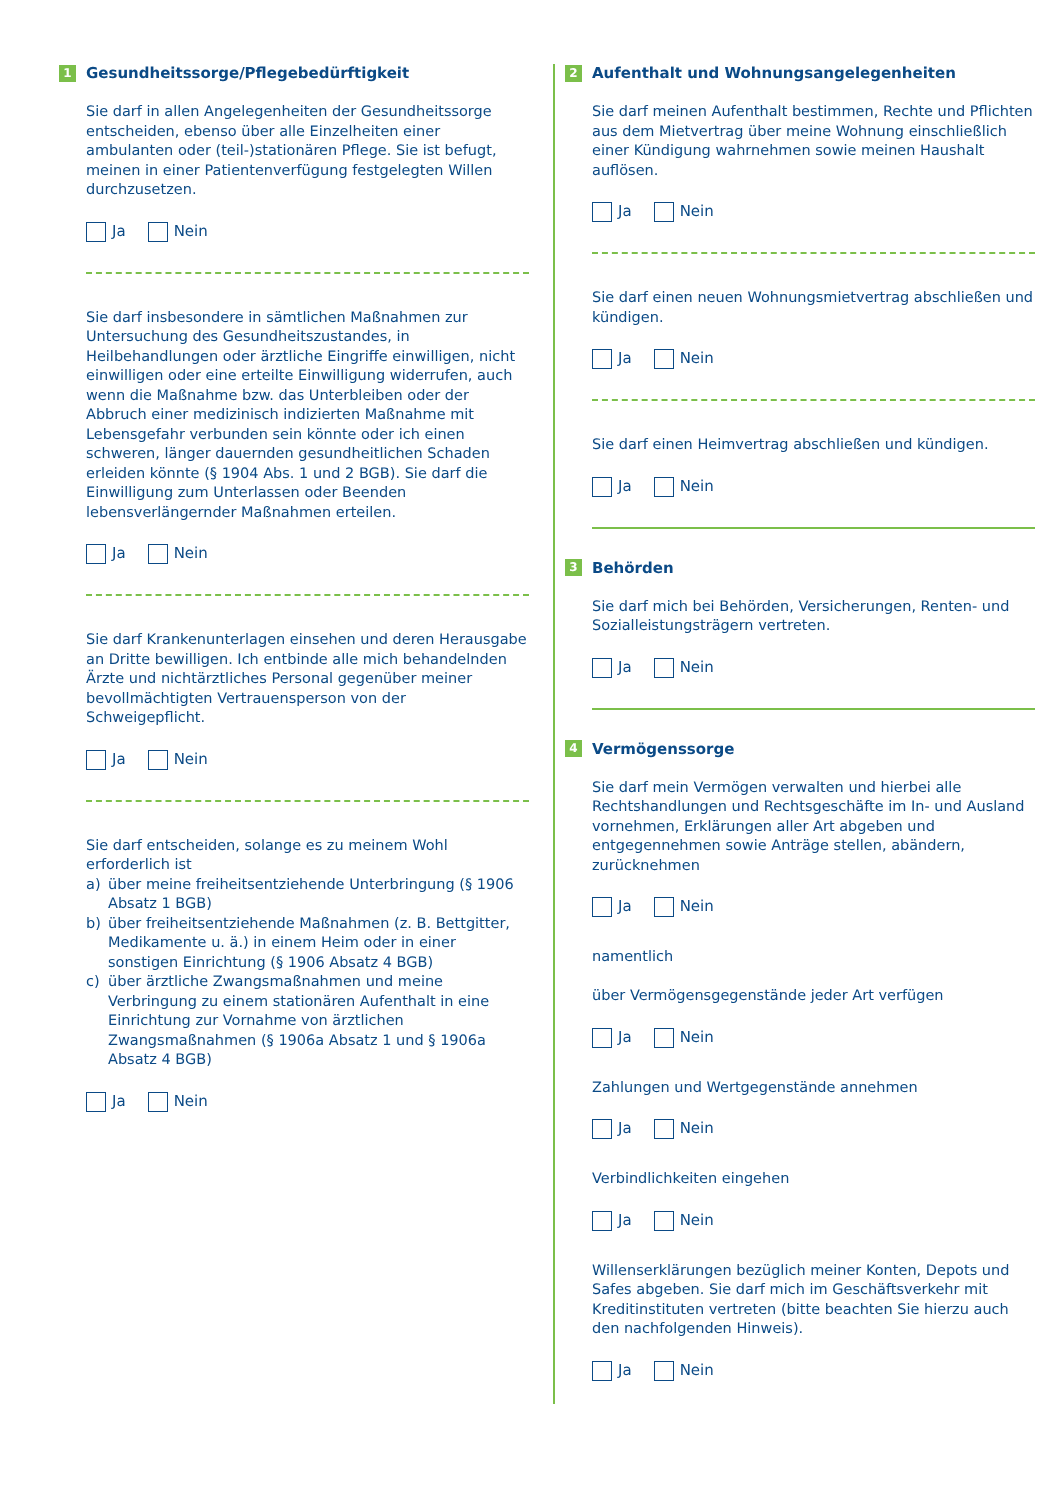1 Gesundheitssorge/Pflegebedürftigkeit
Sie darf in allen Angelegenheiten der Gesundheitssorge entscheiden, ebenso über alle Einzelheiten einer ambulanten oder (teil-)stationären Pflege. Sie ist befugt, meinen in einer Patientenverfügung festgelegten Willen durchzusetzen.
Ja Nein
Sie darf insbesondere in sämtlichen Maßnahmen zur Untersuchung des Gesundheitszustandes, in Heilbehandlungen oder ärztliche Eingriffe einwilligen, nicht einwilligen oder eine erteilte Einwilligung widerrufen, auch wenn die Maßnahme bzw. das Unterbleiben oder der Abbruch einer medizinisch indizierten Maßnahme mit Lebensgefahr verbunden sein könnte oder ich einen schweren, länger dauernden gesundheitlichen Schaden erleiden könnte (§ 1904 Abs. 1 und 2 BGB). Sie darf die Einwilligung zum Unterlassen oder Beenden lebensverlängernder Maßnahmen erteilen.
Ja Nein
Sie darf Krankenunterlagen einsehen und deren Herausgabe an Dritte bewilligen. Ich entbinde alle mich behandelnden Ärzte und nichtärztliches Personal gegenüber meiner bevollmächtigten Vertrauensperson von der Schweigepflicht.
Ja Nein
Sie darf entscheiden, solange es zu meinem Wohl erforderlich ist
a) über meine freiheitsentziehende Unterbringung (§ 1906 Absatz 1 BGB)
b) über freiheitsentziehende Maßnahmen (z. B. Bettgitter, Medikamente u. ä.) in einem Heim oder in einer sonstigen Einrichtung (§ 1906 Absatz 4 BGB)
c) über ärztliche Zwangsmaßnahmen und meine Verbringung zu einem stationären Aufenthalt in eine Einrichtung zur Vornahme von ärztlichen Zwangsmaßnahmen (§ 1906a Absatz 1 und § 1906a Absatz 4 BGB)
Ja Nein
2 Aufenthalt und Wohnungsangelegenheiten
Sie darf meinen Aufenthalt bestimmen, Rechte und Pflichten aus dem Mietvertrag über meine Wohnung einschließlich einer Kündigung wahrnehmen sowie meinen Haushalt auflösen.
Ja Nein
Sie darf einen neuen Wohnungsmietvertrag abschließen und kündigen.
Ja Nein
Sie darf einen Heimvertrag abschließen und kündigen.
Ja Nein
3 Behörden
Sie darf mich bei Behörden, Versicherungen, Renten- und Sozialleistungsträgern vertreten.
Ja Nein
4 Vermögenssorge
Sie darf mein Vermögen verwalten und hierbei alle Rechtshandlungen und Rechtsgeschäfte im In- und Ausland vornehmen, Erklärungen aller Art abgeben und entgegennehmen sowie Anträge stellen, abändern, zurücknehmen
Ja Nein
namentlich
über Vermögensgegenstände jeder Art verfügen
Ja Nein
Zahlungen und Wertgegenstände annehmen
Ja Nein
Verbindlichkeiten eingehen
Ja Nein
Willenserklärungen bezüglich meiner Konten, Depots und Safes abgeben. Sie darf mich im Geschäftsverkehr mit Kreditinstituten vertreten (bitte beachten Sie hierzu auch den nachfolgenden Hinweis).
Ja Nein